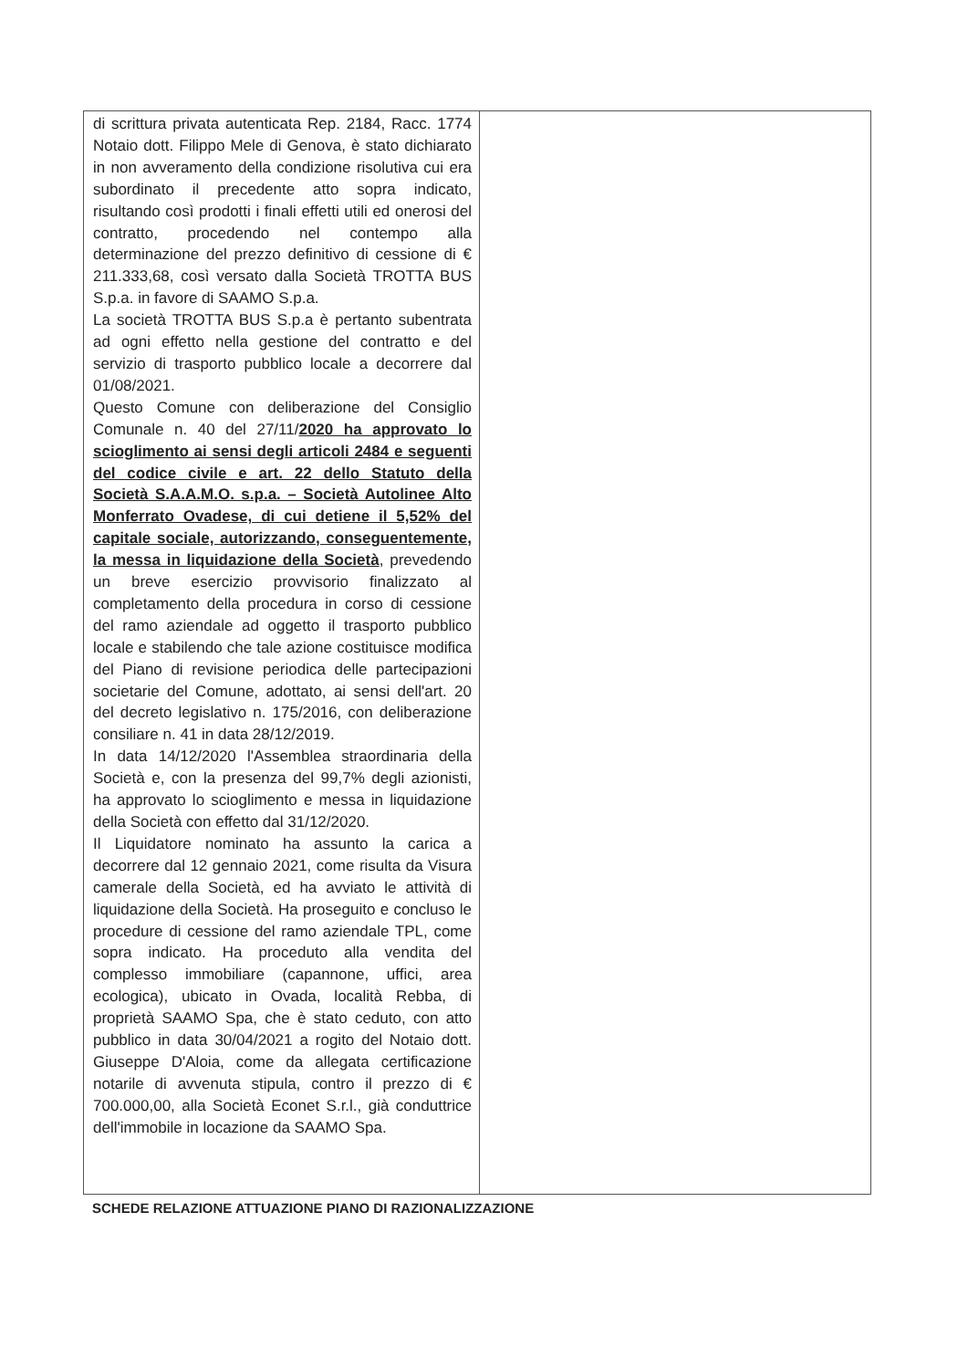| di scrittura privata autenticata Rep. 2184, Racc. 1774 Notaio dott. Filippo Mele di Genova, è stato dichiarato in non avveramento della condizione risolutiva cui era subordinato il precedente atto sopra indicato, risultando così prodotti i finali effetti utili ed onerosi del contratto, procedendo nel contempo alla determinazione del prezzo definitivo di cessione di € 211.333,68, così versato dalla Società TROTTA BUS S.p.a. in favore di SAAMO S.p.a. La società TROTTA BUS S.p.a è pertanto subentrata ad ogni effetto nella gestione del contratto e del servizio di trasporto pubblico locale a decorrere dal 01/08/2021. Questo Comune con deliberazione del Consiglio Comunale n. 40 del 27/11/ 2020 ha approvato lo scioglimento ai sensi degli articoli 2484 e seguenti del codice civile e art. 22 dello Statuto della Società S.A.A.M.O. s.p.a. – Società Autolinee Alto Monferrato Ovadese, di cui detiene il 5,52% del capitale sociale, autorizzando, conseguentemente, la messa in liquidazione della Società , prevedendo un breve esercizio provvisorio finalizzato al completamento della procedura in corso di cessione del ramo aziendale ad oggetto il trasporto pubblico locale e stabilendo che tale azione costituisce modifica del Piano di revisione periodica delle partecipazioni societarie del Comune, adottato, ai sensi dell'art. 20 del decreto legislativo n. 175/2016, con deliberazione consiliare n. 41 in data 28/12/2019. In data 14/12/2020 l'Assemblea straordinaria della Società e, con la presenza del 99,7% degli azionisti, ha approvato lo scioglimento e messa in liquidazione della Società con effetto dal 31/12/2020. Il Liquidatore nominato ha assunto la carica a decorrere dal 12 gennaio 2021, come risulta da Visura camerale della Società, ed ha avviato le attività di liquidazione della Società. Ha proseguito e concluso le procedure di cessione del ramo aziendale TPL, come sopra indicato. Ha proceduto alla vendita del complesso immobiliare (capannone, uffici, area ecologica), ubicato in Ovada, località Rebba, di proprietà SAAMO Spa, che è stato ceduto, con atto pubblico in data 30/04/2021 a rogito del Notaio dott. Giuseppe D'Aloia, come da allegata certificazione notarile di avvenuta stipula, contro il prezzo di € 700.000,00, alla Società Econet S.r.l., già conduttrice dell'immobile in locazione da SAAMO Spa. | |
SCHEDE RELAZIONE ATTUAZIONE PIANO DI RAZIONALIZZAZIONE